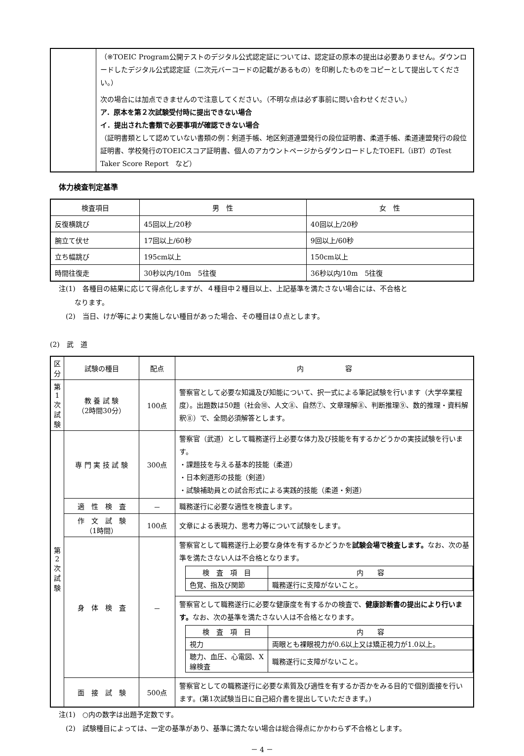| | （※TOEIC Program公開テストのデジタル公式認定証については、認定証の原本の提出は必要ありません。ダウンロードしたデジタル公式認定証（二次元バーコードの記載があるもの）を印刷したものをコピーとして提出してください。） 次の場合には加点できませんので注意してください。（不明な点は必ず事前に問い合わせください。） ア．原本を第２次試験受付時に提出できない場合 イ．提出された書類で必要事項が確認できない場合 （証明書類として認めていない書類の例：剣道手帳、地区剣道連盟発行の段位証明書、柔道手帳、柔道連盟発行の段位証明書、学校発行のTOEICスコア証明書、個人のアカウントページからダウンロードしたTOEFL（iBT）のTest Taker Score Report など） |
体力検査判定基準
| 検査項目 | 男 性 | 女 性 |
| --- | --- | --- |
| 反復横跳び | 45回以上/20秒 | 40回以上/20秒 |
| 腕立て伏せ | 17回以上/60秒 | 9回以上/60秒 |
| 立ち幅跳び | 195cm以上 | 150cm以上 |
| 時間往復走 | 30秒以内/10m 5往復 | 36秒以内/10m 5往復 |
注(1)　各種目の結果に応じて得点化しますが、４種目中２種目以上、上記基準を満たさない場合には、不合格と
　　 なります。
　(2)　当日、けが等により実施しない種目があった場合、その種目は０点とします。
(2)　武　道
| 区分 | 試験の種目 | 配点 | 内 容 |
| --- | --- | --- | --- |
| 第 1 次 試 験 | 教 養 試 験 （2時間30分） | 100点 | 警察官として必要な知識及び知能について、択一式による筆記試験を行います（大学卒業程度）。出題数は50題（社会⑩、人文⑧、自然⑦、文章理解⑧、判断推理⑨、数的推理・資料解釈⑧）で、全問必須解答とします。 |
| 第 2 次 試 験 | 専 門 実 技 試 験 | 300点 | 警察官（武道）として職務遂行上必要な体力及び技能を有するかどうかの実技試験を行います。 ・課題技を与える基本的技能（柔道） ・日本剣道形の技能（剣道） ・試験補助員との試合形式による実践的技能（柔道・剣道） |
| | 適 性 検 査 | － | 職務遂行に必要な適性を検査します。 |
| | 作 文 試 験 （1時間） | 100点 | 文章による表現力、思考力等について試験をします。 |
| | 身 体 検 査 | － | 警察官として職務遂行上必要な身体を有するかどうかを 試験会場で検査します。 なお、次の基準を満たさない人は不合格となります。 / 検 査 項 目 / 内 容 / / 色覚、指及び関節 / 職務遂行に支障がないこと。 / 警察官として職務遂行に必要な健康度を有するかの検査で、 健康診断書の提出により行います。 なお、次の基準を満たさない人は不合格となります。 / 検 査 項 目 / 内 容 / / 視力 / 両眼とも裸眼視力が0.6以上又は矯正視力が1.0以上。 / / 聴力、血圧、心電図、X線検査 / 職務遂行に支障がないこと。 / |
| | 面 接 試 験 | 500点 | 警察官としての職務遂行に必要な素質及び適性を有するか否かをみる目的で個別面接を行います。(第1次試験当日に自己紹介書を提出していただきます。) |
注(1)　○内の数字は出題予定数です。
　(2)　試験種目によっては、一定の基準があり、基準に満たない場合は総合得点にかかわらず不合格とします。
－ 4 －